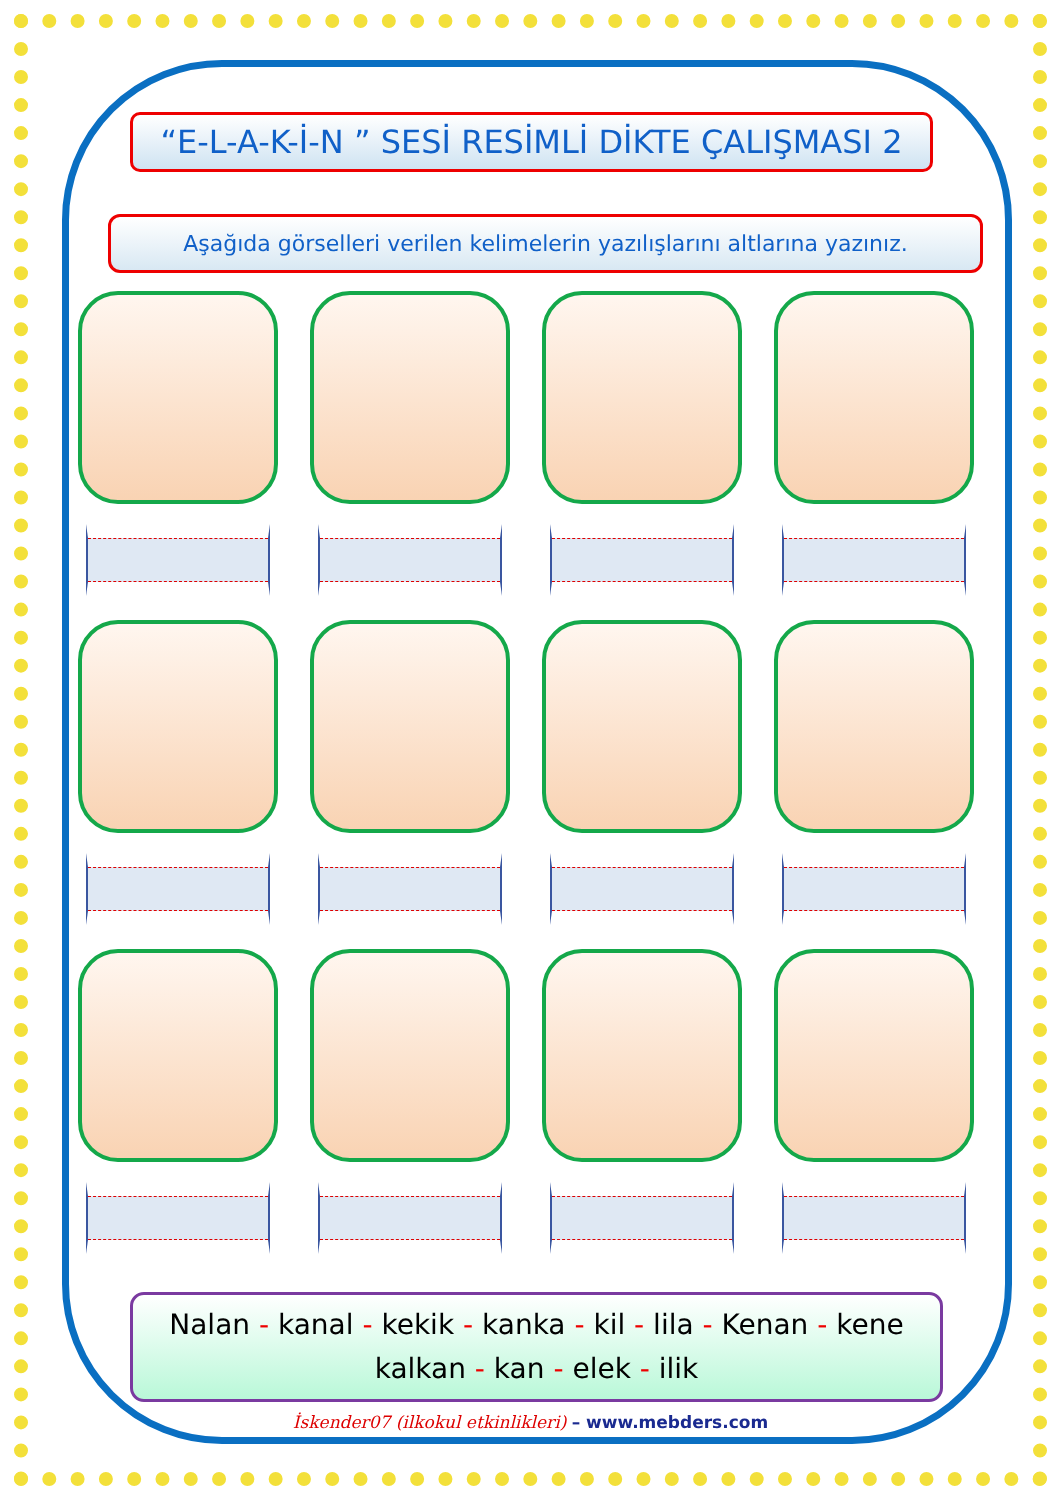“E-L-A-K-İ-N ” SESİ RESİMLİ DİKTE ÇALIŞMASI 2
Aşağıda görselleri verilen kelimelerin yazılışlarını altlarına yazınız.
Nalan - kanal - kekik - kanka - kil - lila - Kenan - kene
kalkan - kan - elek - ilik
İskender07 (ilkokul etkinlikleri) – www.mebders.com